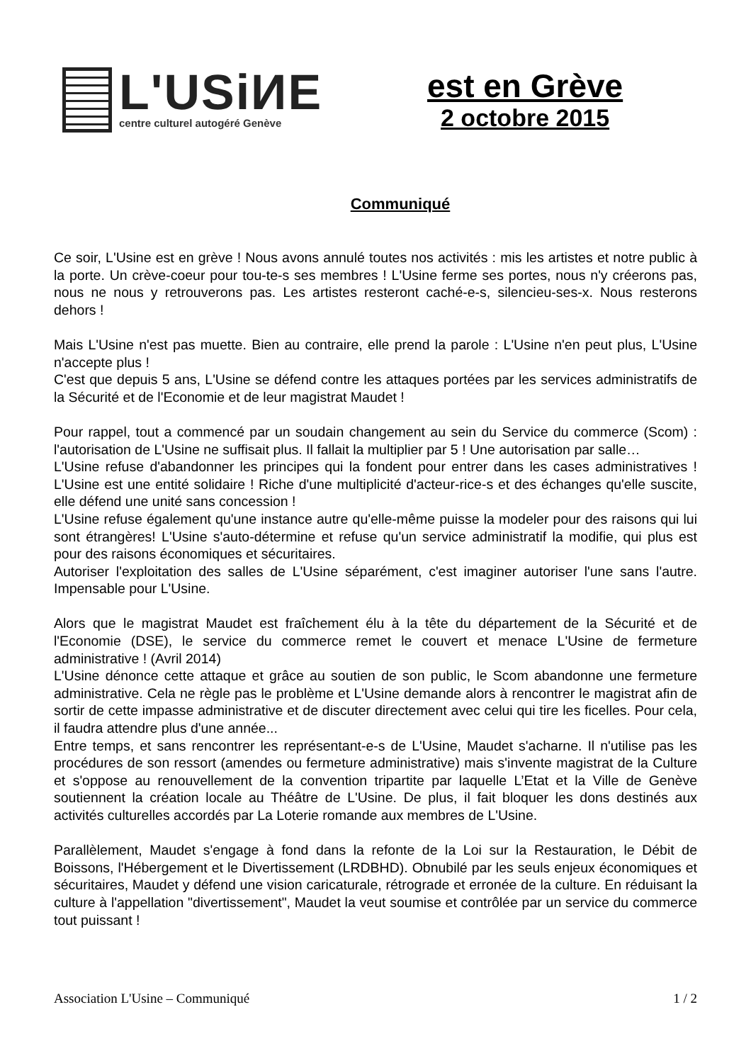L'USiИE
centre culturel autogéré Genève
est en Grève
2 octobre 2015
Communiqué
Ce soir, L'Usine est en grève ! Nous avons annulé toutes nos activités : mis les artistes et notre public à la porte. Un crève-coeur pour tou-te-s ses membres ! L'Usine ferme ses portes, nous n'y créerons pas, nous ne nous y retrouverons pas. Les artistes resteront caché-e-s, silencieu-ses-x. Nous resterons dehors !
Mais L'Usine n'est pas muette. Bien au contraire, elle prend la parole : L'Usine n'en peut plus, L'Usine n'accepte plus !
C'est que depuis 5 ans, L'Usine se défend contre les attaques portées par les services administratifs de la Sécurité et de l'Economie et de leur magistrat Maudet !
Pour rappel, tout a commencé par un soudain changement au sein du Service du commerce (Scom) : l'autorisation de L'Usine ne suffisait plus. Il fallait la multiplier par 5 ! Une autorisation par salle…
L'Usine refuse d'abandonner les principes qui la fondent pour entrer dans les cases administratives ! L'Usine est une entité solidaire ! Riche d'une multiplicité d'acteur-rice-s et des échanges qu'elle suscite, elle défend une unité sans concession !
L'Usine refuse également qu'une instance autre qu'elle-même puisse la modeler pour des raisons qui lui sont étrangères! L'Usine s'auto-détermine et refuse qu'un service administratif la modifie, qui plus est pour des raisons économiques et sécuritaires.
Autoriser l'exploitation des salles de L'Usine séparément, c'est imaginer autoriser l'une sans l'autre. Impensable pour L'Usine.
Alors que le magistrat Maudet est fraîchement élu à la tête du département de la Sécurité et de l'Economie (DSE), le service du commerce remet le couvert et menace L'Usine de fermeture administrative ! (Avril 2014)
L'Usine dénonce cette attaque et grâce au soutien de son public, le Scom abandonne une fermeture administrative. Cela ne règle pas le problème et L'Usine demande alors à rencontrer le magistrat afin de sortir de cette impasse administrative et de discuter directement avec celui qui tire les ficelles. Pour cela, il faudra attendre plus d'une année...
Entre temps, et sans rencontrer les représentant-e-s de L'Usine, Maudet s'acharne. Il n'utilise pas les procédures de son ressort (amendes ou fermeture administrative) mais s'invente magistrat de la Culture et s'oppose au renouvellement de la convention tripartite par laquelle L’Etat et la Ville de Genève soutiennent la création locale au Théâtre de L'Usine. De plus, il fait bloquer les dons destinés aux activités culturelles accordés par La Loterie romande aux membres de L'Usine.
Parallèlement, Maudet s'engage à fond dans la refonte de la Loi sur la Restauration, le Débit de Boissons, l'Hébergement et le Divertissement (LRDBHD). Obnubilé par les seuls enjeux économiques et sécuritaires, Maudet y défend une vision caricaturale, rétrograde et erronée de la culture. En réduisant la culture à l'appellation "divertissement", Maudet la veut soumise et contrôlée par un service du commerce tout puissant !
Association L'Usine – Communiqué 1 / 2